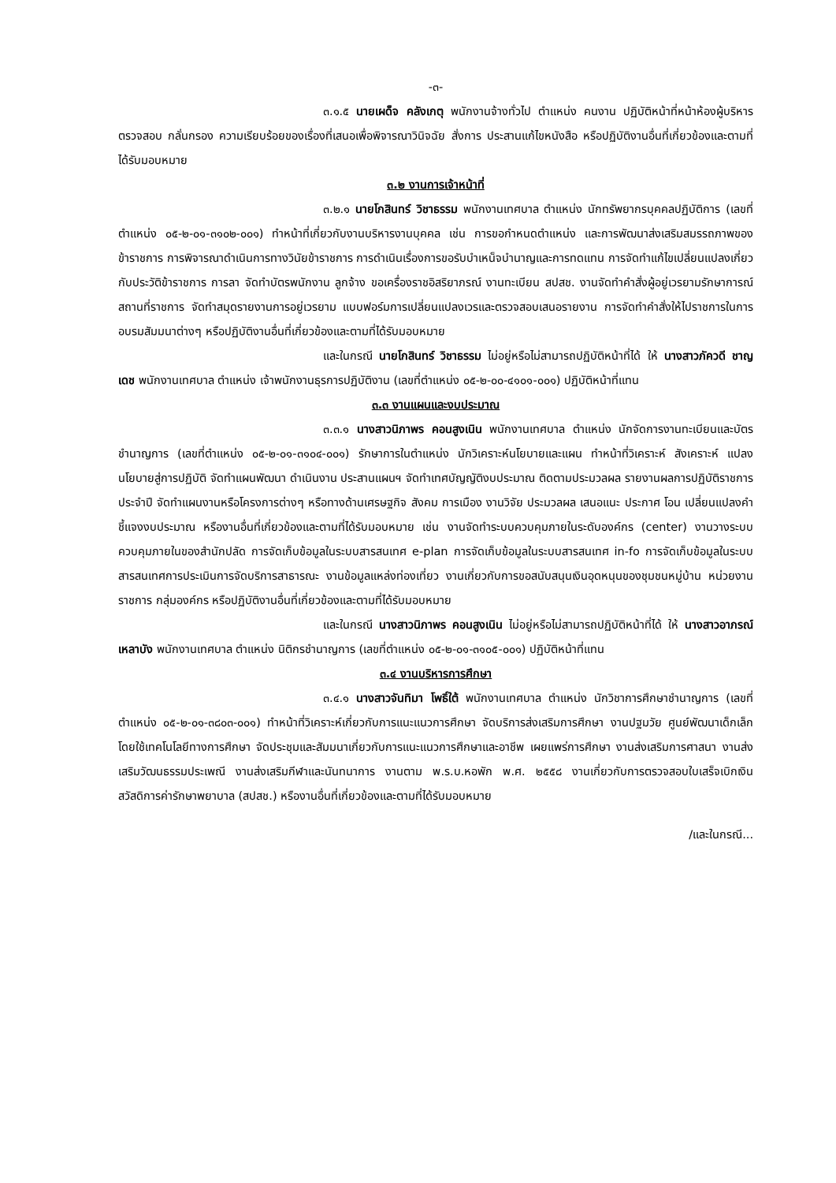-๓-
๓.๑.๕ นายเผด็จ คลังเกตุ พนักงานจ้างทั่วไป ตำแหน่ง คนงาน ปฏิบัติหน้าที่หน้าห้องผู้บริหาร ตรวจสอบ กลั่นกรอง ความเรียบร้อยของเรื่องที่เสนอเพื่อพิจารณาวินิจฉัย สั่งการ ประสานแก้ไขหนังสือ หรือปฏิบัติงานอื่นที่เกี่ยวข้องและตามที่ได้รับมอบหมาย
๓.๒ งานการเจ้าหน้าที่
๓.๒.๑ นายโกสินทร์ วิชาธรรม พนักงานเทศบาล ตำแหน่ง นักทรัพยากรบุคคลปฏิบัติการ (เลขที่ตำแหน่ง ๐๕-๒-๐๑-๓๑๐๒-๐๐๑) ทำหน้าที่เกี่ยวกับงานบริหารงานบุคคล เช่น การขอกำหนดตำแหน่ง และการพัฒนาส่งเสริมสมรรถภาพของข้าราชการ การพิจารณาดำเนินการทางวินัยข้าราชการ การดำเนินเรื่องการขอรับบำเหน็จบำนาญและการทดแทน การจัดทำแก้ไขเปลี่ยนแปลงเกี่ยวกับประวัติข้าราชการ การลา จัดทำบัตรพนักงาน ลูกจ้าง ขอเครื่องราชอิสริยาภรณ์ งานทะเบียน สปสช. งานจัดทำคำสั่งผู้อยู่เวรยามรักษาการณ์สถานที่ราชการ จัดทำสมุดรายงานการอยู่เวรยาม แบบฟอร์มการเปลี่ยนแปลงเวรและตรวจสอบเสนอรายงาน การจัดทำคำสั่งให้ไปราชการในการอบรมสัมมนาต่างๆ หรือปฏิบัติงานอื่นที่เกี่ยวข้องและตามที่ได้รับมอบหมาย
และในกรณี นายโกสินทร์ วิชาธรรม ไม่อยู่หรือไม่สามารถปฏิบัติหน้าที่ได้ ให้ นางสาวภัควดี ชาญเดช พนักงานเทศบาล ตำแหน่ง เจ้าพนักงานธุรการปฏิบัติงาน (เลขที่ตำแหน่ง ๐๕-๒-๐๐-๔๑๐๑-๐๐๑) ปฏิบัติหน้าที่แทน
๓.๓ งานแผนและงบประมาณ
๓.๓.๑ นางสาวนิภาพร คอนสูงเนิน พนักงานเทศบาล ตำแหน่ง นักจัดการงานทะเบียนและบัตรชำนาญการ (เลขที่ตำแหน่ง ๐๕-๒-๐๑-๓๑๐๔-๐๐๑) รักษาการในตำแหน่ง นักวิเคราะห์นโยบายและแผน ทำหน้าที่วิเคราะห์ สังเคราะห์ แปลงนโยบายสู่การปฏิบัติ จัดทำแผนพัฒนา ดำเนินงาน ประสานแผนฯ จัดทำเทศบัญญัติงบประมาณ ติดตามประมวลผล รายงานผลการปฏิบัติราชการประจำปี จัดทำแผนงานหรือโครงการต่างๆ หรือทางด้านเศรษฐกิจ สังคม การเมือง งานวิจัย ประมวลผล เสนอแนะ ประกาศ โอน เปลี่ยนแปลงคำชี้แจงงบประมาณ หรืองานอื่นที่เกี่ยวข้องและตามที่ได้รับมอบหมาย เช่น งานจัดทำระบบควบคุมภายในระดับองค์กร (center) งานวางระบบควบคุมภายในของสำนักปลัด การจัดเก็บข้อมูลในระบบสารสนเทศ e-plan การจัดเก็บข้อมูลในระบบสารสนเทศ in-fo การจัดเก็บข้อมูลในระบบสารสนเทศการประเมินการจัดบริการสาธารณะ งานข้อมูลแหล่งท่องเที่ยว งานเกี่ยวกับการขอสนับสนุนเงินอุดหนุนของชุมชนหมู่บ้าน หน่วยงานราชการ กลุ่มองค์กร หรือปฏิบัติงานอื่นที่เกี่ยวข้องและตามที่ได้รับมอบหมาย
และในกรณี นางสาวนิภาพร คอนสูงเนิน ไม่อยู่หรือไม่สามารถปฏิบัติหน้าที่ได้ ให้ นางสาวอาภรณ์ เหลาบัง พนักงานเทศบาล ตำแหน่ง นิติกรชำนาญการ (เลขที่ตำแหน่ง ๐๕-๒-๐๑-๓๑๐๕-๐๐๑) ปฏิบัติหน้าที่แทน
๓.๔ งานบริหารการศึกษา
๓.๔.๑ นางสาวจันทิมา โพธิ์ใต้ พนักงานเทศบาล ตำแหน่ง นักวิชาการศึกษาชำนาญการ (เลขที่ตำแหน่ง ๐๕-๒-๐๑-๓๘๐๓-๐๐๑) ทำหน้าที่วิเคราะห์เกี่ยวกับการแนะแนวการศึกษา จัดบริการส่งเสริมการศึกษา งานปฐมวัย ศูนย์พัฒนาเด็กเล็ก โดยใช้เทคโนโลยีทางการศึกษา จัดประชุมและสัมมนาเกี่ยวกับการแนะแนวการศึกษาและอาชีพ เผยแพร่การศึกษา งานส่งเสริมการศาสนา งานส่งเสริมวัฒนธรรมประเพณี งานส่งเสริมกีฬาและนันทนาการ งานตาม พ.ร.บ.หอพัก พ.ศ. ๒๕๕๘ งานเกี่ยวกับการตรวจสอบใบเสร็จเบิกเงินสวัสดิการค่ารักษาพยาบาล (สปสช.) หรืองานอื่นที่เกี่ยวข้องและตามที่ได้รับมอบหมาย
/และในกรณี...